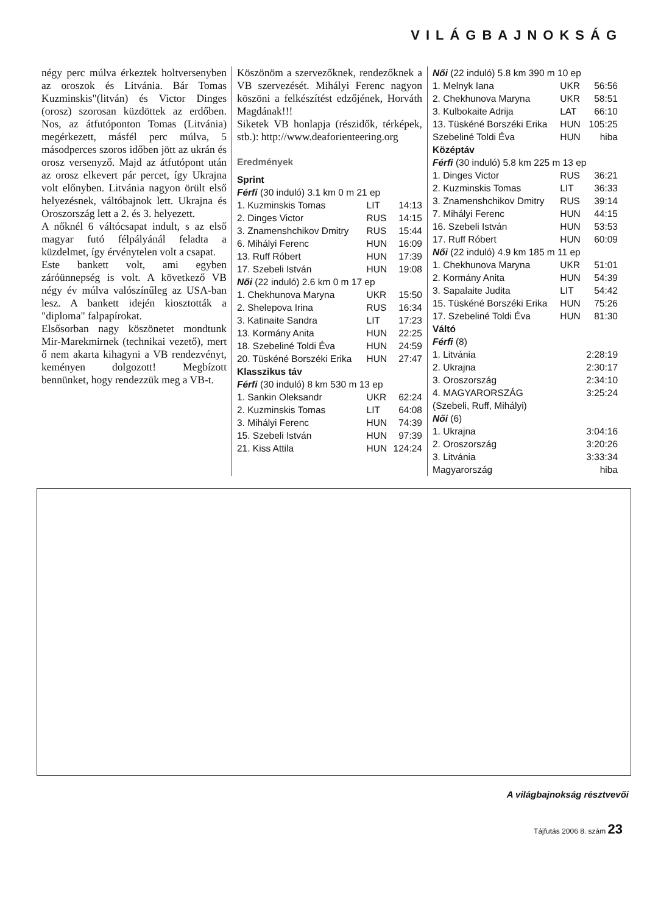VILÁGBAJNOKSÁG
négy perc múlva érkeztek holtversenyben az oroszok és Litvánia. Bár Tomas Kuzminskis"(litván) és Victor Dinges (orosz) szorosan küzdöttek az erdőben. Nos, az átfutóponton Tomas (Litvánia) megérkezett, másfél perc múlva, 5 másodperces szoros időben jött az ukrán és orosz versenyző. Majd az átfutópont után az orosz elkevert pár percet, így Ukrajna volt előnyben. Litvánia nagyon örült első helyezésnek, váltóbajnok lett. Ukrajna és Oroszország lett a 2. és 3. helyezett.
A nőknél 6 váltócsapat indult, s az első magyar futó félpályánál feladta a küzdelmet, így érvénytelen volt a csapat.
Este bankett volt, ami egyben záróünnepség is volt. A következő VB négy év múlva valószínűleg az USA-ban lesz. A bankett idején kiosztották a "diploma" falpapírokat.
Elsősorban nagy köszönetet mondtunk Mir-Marekmirnek (technikai vezető), mert ő nem akarta kihagyni a VB rendezvényt, keményen dolgozott! Megbízott bennünket, hogy rendezzük meg a VB-t.
Köszönöm a szervezőknek, rendezőknek a VB szervezését. Mihályi Ferenc nagyon köszöni a felkészítést edzőjének, Horváth Magdának!!!
Siketek VB honlapja (részidők, térképek, stb.): http://www.deaforienteering.org
Eredmények
Sprint
Férfi (30 induló) 3.1 km 0 m 21 ep
| 1. Kuzminskis Tomas | LIT | 14:13 |
| 2. Dinges Victor | RUS | 14:15 |
| 3. Znamenshchikov Dmitry | RUS | 15:44 |
| 6. Mihályi Ferenc | HUN | 16:09 |
| 13. Ruff Róbert | HUN | 17:39 |
| 17. Szebeli István | HUN | 19:08 |
| Női (22 induló) 2.6 km 0 m 17 ep | | |
| 1. Chekhunova Maryna | UKR | 15:50 |
| 2. Shelepova Irina | RUS | 16:34 |
| 3. Katinaite Sandra | LIT | 17:23 |
| 13. Kormány Anita | HUN | 22:25 |
| 18. Szebeliné Toldi Éva | HUN | 24:59 |
| 20. Tüskéné Borszéki Erika | HUN | 27:47 |
| Klasszikus táv | | |
| Férfi (30 induló) 8 km 530 m 13 ep | | |
| 1. Sankin Oleksandr | UKR | 62:24 |
| 2. Kuzminskis Tomas | LIT | 64:08 |
| 3. Mihályi Ferenc | HUN | 74:39 |
| 15. Szebeli István | HUN | 97:39 |
| 21. Kiss Attila | HUN | 124:24 |
| Női (22 induló) 5.8 km 390 m 10 ep | | |
| 1. Melnyk Iana | UKR | 56:56 |
| 2. Chekhunova Maryna | UKR | 58:51 |
| 3. Kulbokaite Adrija | LAT | 66:10 |
| 13. Tüskéné Borszéki Erika | HUN | 105:25 |
| Szebeliné Toldi Éva | HUN | hiba |
| Középtáv | | |
| Férfi (30 induló) 5.8 km 225 m 13 ep | | |
| 1. Dinges Victor | RUS | 36:21 |
| 2. Kuzminskis Tomas | LIT | 36:33 |
| 3. Znamenshchikov Dmitry | RUS | 39:14 |
| 7. Mihályi Ferenc | HUN | 44:15 |
| 16. Szebeli István | HUN | 53:53 |
| 17. Ruff Róbert | HUN | 60:09 |
| Női (22 induló) 4.9 km 185 m 11 ep | | |
| 1. Chekhunova Maryna | UKR | 51:01 |
| 2. Kormány Anita | HUN | 54:39 |
| 3. Sapalaite Judita | LIT | 54:42 |
| 15. Tüskéné Borszéki Erika | HUN | 75:26 |
| 17. Szebeliné Toldi Éva | HUN | 81:30 |
| Váltó | | |
| Férfi (8) | | |
| 1. Litvánia | | 2:28:19 |
| 2. Ukrajna | | 2:30:17 |
| 3. Oroszország | | 2:34:10 |
| 4. MAGYARORSZÁG | | 3:25:24 |
| (Szebeli, Ruff, Mihályi) | | |
| Női (6) | | |
| 1. Ukrajna | | 3:04:16 |
| 2. Oroszország | | 3:20:26 |
| 3. Litvánia | | 3:33:34 |
| Magyarország | | hiba |
A világbajnokság résztvevői
Tájfutás 2006 8. szám 23